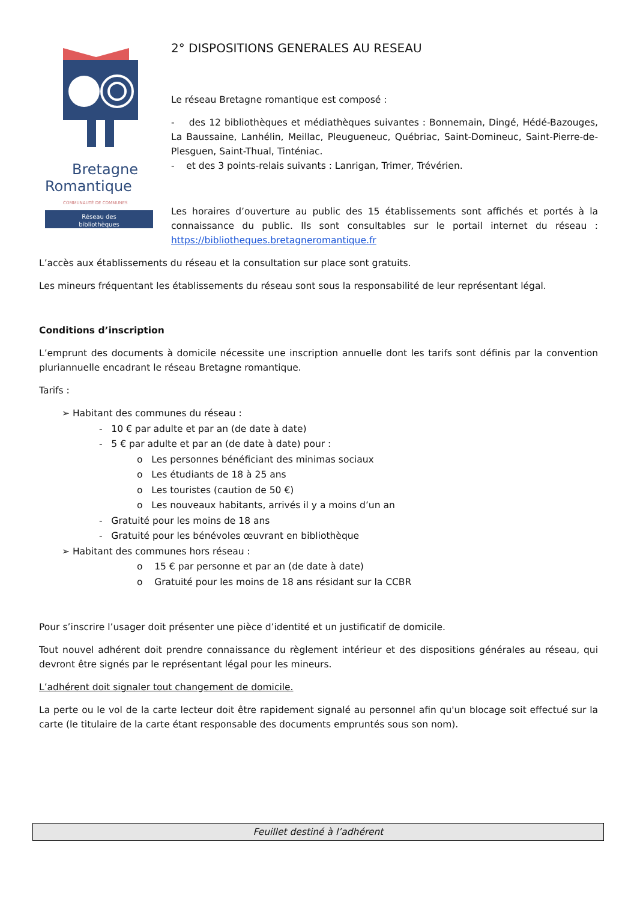Bretagne
Romantique
COMMUNAUTÉ DE COMMUNES
Réseau des
bibliothèques
2° DISPOSITIONS GENERALES AU RESEAU
Le réseau Bretagne romantique est composé :
- des 12 bibliothèques et médiathèques suivantes : Bonnemain, Dingé, Hédé-Bazouges, La Baussaine, Lanhélin, Meillac, Pleugueneuc, Québriac, Saint-Domineuc, Saint-Pierre-de-Plesguen, Saint-Thual, Tinténiac.
- et des 3 points-relais suivants : Lanrigan, Trimer, Trévérien.
Les horaires d’ouverture au public des 15 établissements sont affichés et portés à la connaissance du public. Ils sont consultables sur le portail internet du réseau : https://bibliotheques.bretagneromantique.fr
L’accès aux établissements du réseau et la consultation sur place sont gratuits.
Les mineurs fréquentant les établissements du réseau sont sous la responsabilité de leur représentant légal.
Conditions d’inscription
L’emprunt des documents à domicile nécessite une inscription annuelle dont les tarifs sont définis par la convention pluriannuelle encadrant le réseau Bretagne romantique.
Tarifs :
➢ Habitant des communes du réseau :
- 10 € par adulte et par an (de date à date)
- 5 € par adulte et par an (de date à date) pour :
o Les personnes bénéficiant des minimas sociaux
o Les étudiants de 18 à 25 ans
o Les touristes (caution de 50 €)
o Les nouveaux habitants, arrivés il y a moins d’un an
- Gratuité pour les moins de 18 ans
- Gratuité pour les bénévoles œuvrant en bibliothèque
➢ Habitant des communes hors réseau :
o 15 € par personne et par an (de date à date)
o Gratuité pour les moins de 18 ans résidant sur la CCBR
Pour s’inscrire l’usager doit présenter une pièce d’identité et un justificatif de domicile.
Tout nouvel adhérent doit prendre connaissance du règlement intérieur et des dispositions générales au réseau, qui devront être signés par le représentant légal pour les mineurs.
L’adhérent doit signaler tout changement de domicile.
La perte ou le vol de la carte lecteur doit être rapidement signalé au personnel afin qu'un blocage soit effectué sur la carte (le titulaire de la carte étant responsable des documents empruntés sous son nom).
Feuillet destiné à l’adhérent